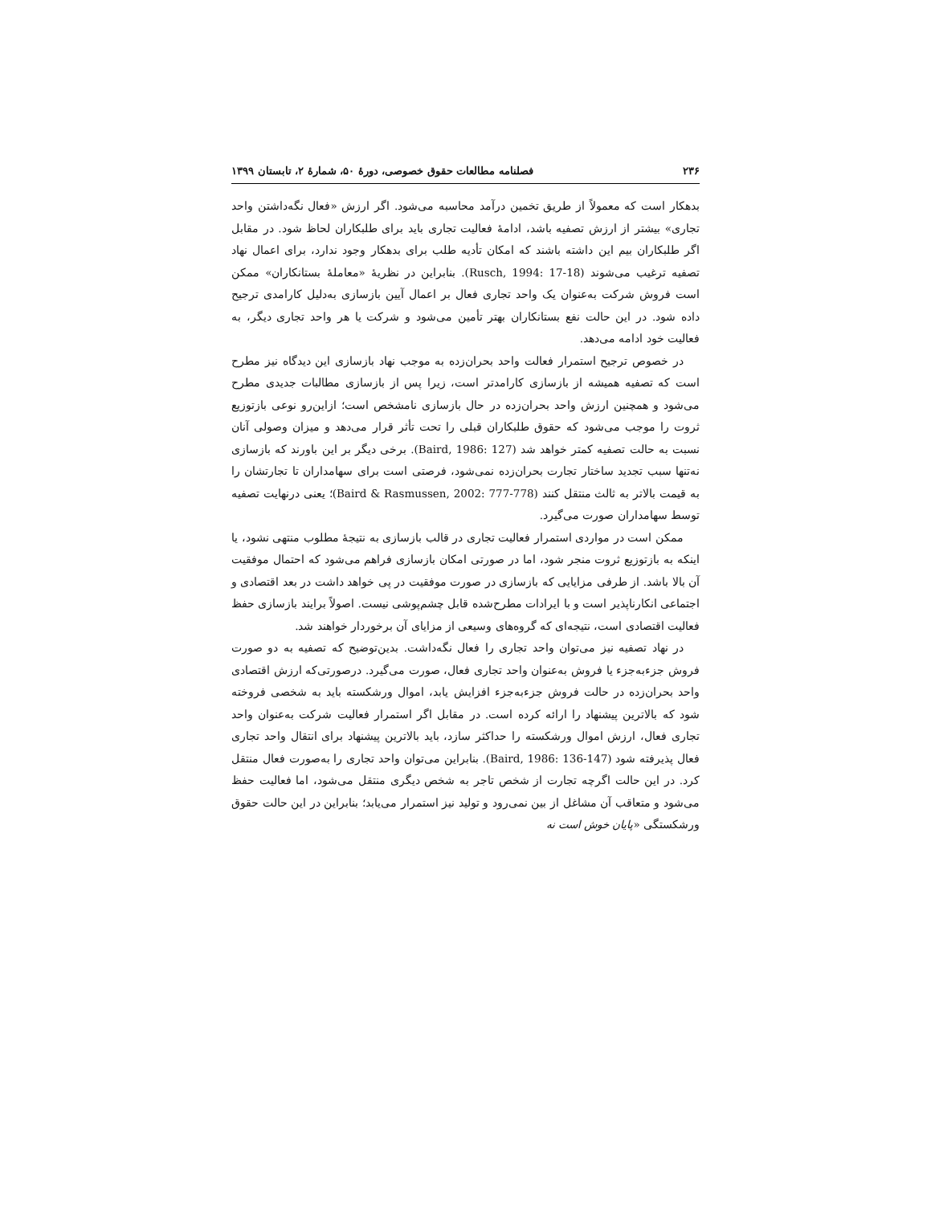۲۳۶ فصلنامه مطالعات حقوق خصوصی، دورۀ ۵۰، شمارۀ ۲، تابستان ۱۳۹۹
بدهکار است که معمولاً از طریق تخمین درآمد محاسبه می‌شود. اگر ارزش «فعال نگه‌داشتن واحد تجاری» بیشتر از ارزش تصفیه باشد، ادامۀ فعالیت تجاری باید برای طلبکاران لحاظ شود. در مقابل اگر طلبکاران بیم این داشته باشند که امکان تأدیه طلب برای بدهکار وجود ندارد، برای اعمال نهاد تصفیه ترغیب می‌شوند (Rusch, 1994: 17-18). بنابراین در نظریۀ «معاملۀ بستانکاران» ممکن است فروش شرکت به‌عنوان یک واحد تجاری فعال بر اعمال آیین بازسازی به‌دلیل کارامدی ترجیح داده شود. در این حالت نفع بستانکاران بهتر تأمین می‌شود و شرکت یا هر واحد تجاری دیگر، به فعالیت خود ادامه می‌دهد.
در خصوص ترجیح استمرار فعالت واحد بحران‌زده به موجب نهاد بازسازی این دیدگاه نیز مطرح است که تصفیه همیشه از بازسازی کارامدتر است، زیرا پس از بازسازی مطالبات جدیدی مطرح می‌شود و همچنین ارزش واحد بحران‌زده در حال بازسازی نامشخص است؛ ازاین‌رو نوعی بازتوزیع ثروت را موجب می‌شود که حقوق طلبکاران قبلی را تحت تأثر قرار می‌دهد و میزان وصولی آنان نسبت به حالت تصفیه کمتر خواهد شد (Baird, 1986: 127). برخی دیگر بر این باورند که بازسازی نه‌تنها سبب تجدید ساختار تجارت بحران‌زده نمی‌شود، فرصتی است برای سهامداران تا تجارتشان را به قیمت بالاتر به ثالث منتقل کنند (Baird & Rasmussen, 2002: 777-778)؛ یعنی درنهایت تصفیه توسط سهامداران صورت می‌گیرد.
ممکن است در مواردی استمرار فعالیت تجاری در قالب بازسازی به نتیجۀ مطلوب منتهی نشود، یا اینکه به بازتوزیع ثروت منجر شود، اما در صورتی امکان بازسازی فراهم می‌شود که احتمال موفقیت آن بالا باشد. از طرفی مزایایی که بازسازی در صورت موفقیت در پی خواهد داشت در بعد اقتصادی و اجتماعی انکارناپذیر است و با ایرادات مطرح‌شده قابل چشم‌پوشی نیست. اصولاً برایند بازسازی حفظ فعالیت اقتصادی است، نتیجه‌ای که گروه‌های وسیعی از مزایای آن برخوردار خواهند شد.
در نهاد تصفیه نیز می‌توان واحد تجاری را فعال نگه‌داشت. بدین‌توضیح که تصفیه به دو صورت فروش جزء‌به‌جزء یا فروش به‌عنوان واحد تجاری فعال، صورت می‌گیرد. درصورتی‌که ارزش اقتصادی واحد بحران‌زده در حالت فروش جزء‌به‌جزء افزایش یابد، اموال ورشکسته باید به شخصی فروخته شود که بالاترین پیشنهاد را ارائه کرده است. در مقابل اگر استمرار فعالیت شرکت به‌عنوان واحد تجاری فعال، ارزش اموال ورشکسته را حداکثر سازد، باید بالاترین پیشنهاد برای انتقال واحد تجاری فعال پذیرفته شود (Baird, 1986: 136-147). بنابراین می‌توان واحد تجاری را به‌صورت فعال منتقل کرد. در این حالت اگرچه تجارت از شخص تاجر به شخص دیگری منتقل می‌شود، اما فعالیت حفظ می‌شود و متعاقب آن مشاغل از بین نمی‌رود و تولید نیز استمرار می‌یابد؛ بنابراین در این حالت حقوق ورشکستگی «پایان خوش است نه